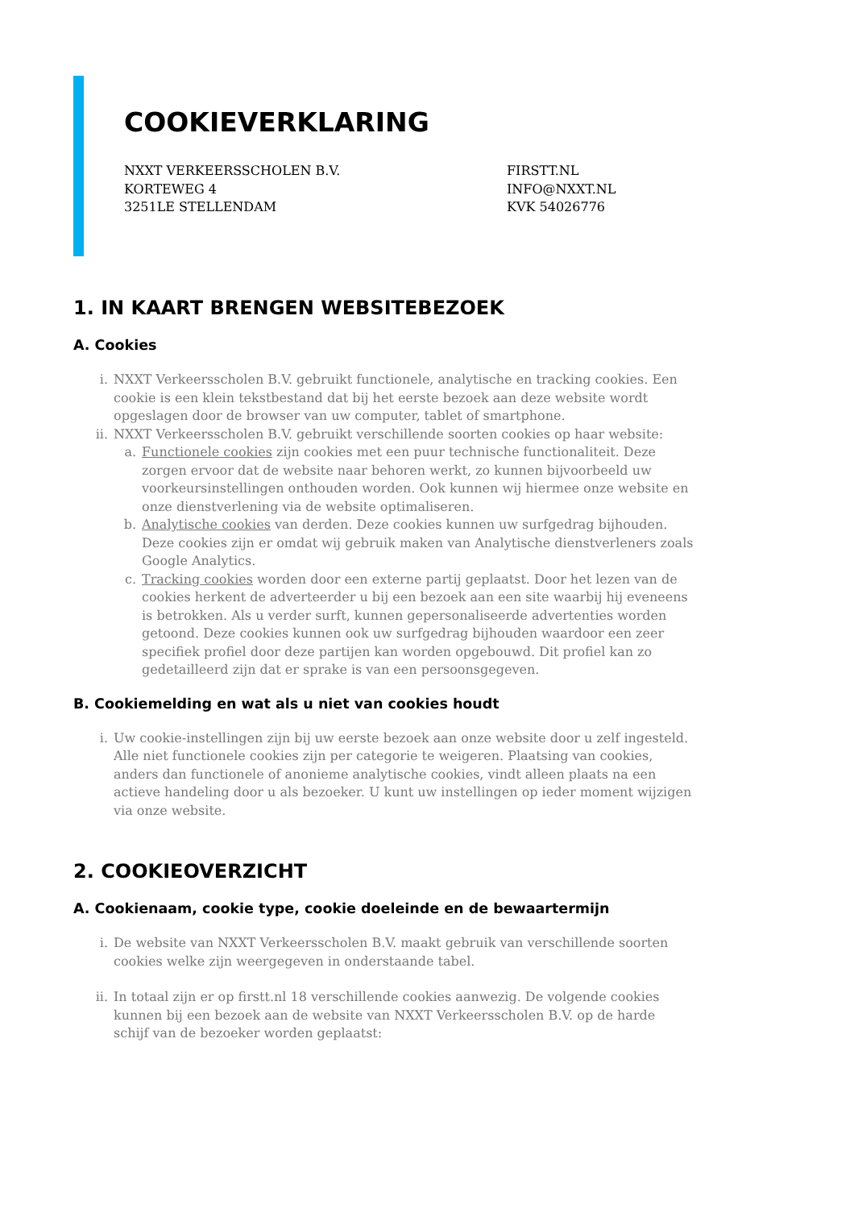COOKIEVERKLARING
NXXT VERKEERSSCHOLEN B.V.
KORTEWEG 4
3251LE STELLENDAM
FIRSTT.NL
INFO@NXXT.NL
KVK 54026776
1. IN KAART BRENGEN WEBSITEBEZOEK
A. Cookies
i. NXXT Verkeersscholen B.V. gebruikt functionele, analytische en tracking cookies. Een cookie is een klein tekstbestand dat bij het eerste bezoek aan deze website wordt opgeslagen door de browser van uw computer, tablet of smartphone.
ii. NXXT Verkeersscholen B.V. gebruikt verschillende soorten cookies op haar website:
a. Functionele cookies zijn cookies met een puur technische functionaliteit. Deze zorgen ervoor dat de website naar behoren werkt, zo kunnen bijvoorbeeld uw voorkeursinstellingen onthouden worden. Ook kunnen wij hiermee onze website en onze dienstverlening via de website optimaliseren.
b. Analytische cookies van derden. Deze cookies kunnen uw surfgedrag bijhouden. Deze cookies zijn er omdat wij gebruik maken van Analytische dienstverleners zoals Google Analytics.
c. Tracking cookies worden door een externe partij geplaatst. Door het lezen van de cookies herkent de adverteerder u bij een bezoek aan een site waarbij hij eveneens is betrokken. Als u verder surft, kunnen gepersonaliseerde advertenties worden getoond. Deze cookies kunnen ook uw surfgedrag bijhouden waardoor een zeer specifiek profiel door deze partijen kan worden opgebouwd. Dit profiel kan zo gedetailleerd zijn dat er sprake is van een persoonsgegeven.
B. Cookiemelding en wat als u niet van cookies houdt
i. Uw cookie-instellingen zijn bij uw eerste bezoek aan onze website door u zelf ingesteld. Alle niet functionele cookies zijn per categorie te weigeren. Plaatsing van cookies, anders dan functionele of anonieme analytische cookies, vindt alleen plaats na een actieve handeling door u als bezoeker. U kunt uw instellingen op ieder moment wijzigen via onze website.
2. COOKIEOVERZICHT
A. Cookienaam, cookie type, cookie doeleinde en de bewaartermijn
i. De website van NXXT Verkeersscholen B.V. maakt gebruik van verschillende soorten cookies welke zijn weergegeven in onderstaande tabel.
ii. In totaal zijn er op firstt.nl 18 verschillende cookies aanwezig. De volgende cookies kunnen bij een bezoek aan de website van NXXT Verkeersscholen B.V. op de harde schijf van de bezoeker worden geplaatst: